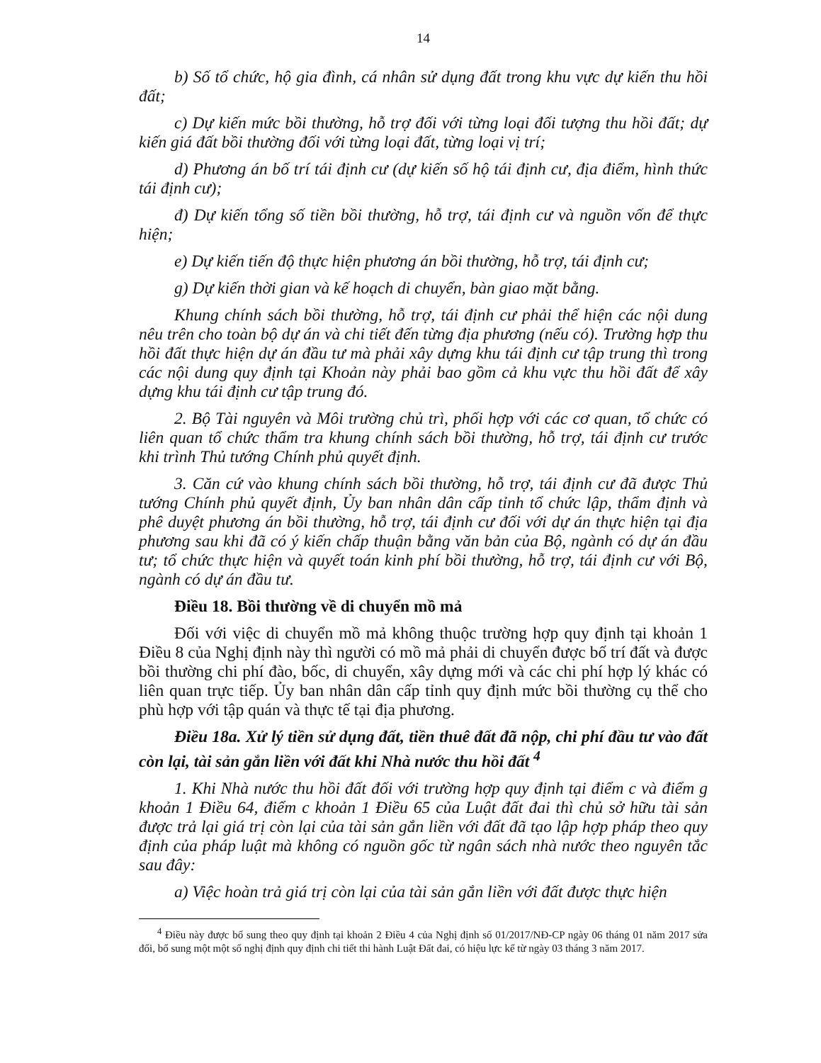14
b) Số tổ chức, hộ gia đình, cá nhân sử dụng đất trong khu vực dự kiến thu hồi đất;
c) Dự kiến mức bồi thường, hỗ trợ đối với từng loại đối tượng thu hồi đất; dự kiến giá đất bồi thường đối với từng loại đất, từng loại vị trí;
d) Phương án bố trí tái định cư (dự kiến số hộ tái định cư, địa điểm, hình thức tái định cư);
đ) Dự kiến tổng số tiền bồi thường, hỗ trợ, tái định cư và nguồn vốn để thực hiện;
e) Dự kiến tiến độ thực hiện phương án bồi thường, hỗ trợ, tái định cư;
g) Dự kiến thời gian và kế hoạch di chuyển, bàn giao mặt bằng.
Khung chính sách bồi thường, hỗ trợ, tái định cư phải thể hiện các nội dung nêu trên cho toàn bộ dự án và chi tiết đến từng địa phương (nếu có). Trường hợp thu hồi đất thực hiện dự án đầu tư mà phải xây dựng khu tái định cư tập trung thì trong các nội dung quy định tại Khoản này phải bao gồm cả khu vực thu hồi đất để xây dựng khu tái định cư tập trung đó.
2. Bộ Tài nguyên và Môi trường chủ trì, phối hợp với các cơ quan, tổ chức có liên quan tổ chức thẩm tra khung chính sách bồi thường, hỗ trợ, tái định cư trước khi trình Thủ tướng Chính phủ quyết định.
3. Căn cứ vào khung chính sách bồi thường, hỗ trợ, tái định cư đã được Thủ tướng Chính phủ quyết định, Ủy ban nhân dân cấp tỉnh tổ chức lập, thẩm định và phê duyệt phương án bồi thường, hỗ trợ, tái định cư đối với dự án thực hiện tại địa phương sau khi đã có ý kiến chấp thuận bằng văn bản của Bộ, ngành có dự án đầu tư; tổ chức thực hiện và quyết toán kinh phí bồi thường, hỗ trợ, tái định cư với Bộ, ngành có dự án đầu tư.
Điều 18. Bồi thường về di chuyển mồ mả
Đối với việc di chuyển mồ mả không thuộc trường hợp quy định tại khoản 1 Điều 8 của Nghị định này thì người có mồ mả phải di chuyển được bố trí đất và được bồi thường chi phí đào, bốc, di chuyển, xây dựng mới và các chi phí hợp lý khác có liên quan trực tiếp. Ủy ban nhân dân cấp tỉnh quy định mức bồi thường cụ thể cho phù hợp với tập quán và thực tế tại địa phương.
Điều 18a. Xử lý tiền sử dụng đất, tiền thuê đất đã nộp, chi phí đầu tư vào đất còn lại, tài sản gắn liền với đất khi Nhà nước thu hồi đất <sup>4</sup>
1. Khi Nhà nước thu hồi đất đối với trường hợp quy định tại điểm c và điểm g khoản 1 Điều 64, điểm c khoản 1 Điều 65 của Luật đất đai thì chủ sở hữu tài sản được trả lại giá trị còn lại của tài sản gắn liền với đất đã tạo lập hợp pháp theo quy định của pháp luật mà không có nguồn gốc từ ngân sách nhà nước theo nguyên tắc sau đây:
a) Việc hoàn trả giá trị còn lại của tài sản gắn liền với đất được thực hiện
<sup>4</sup> Điều này được bổ sung theo quy định tại khoản 2 Điều 4 của Nghị định số 01/2017/NĐ-CP ngày 06 tháng 01 năm 2017 sửa đổi, bổ sung một một số nghị định quy định chi tiết thi hành Luật Đất đai, có hiệu lực kể từ ngày 03 tháng 3 năm 2017.